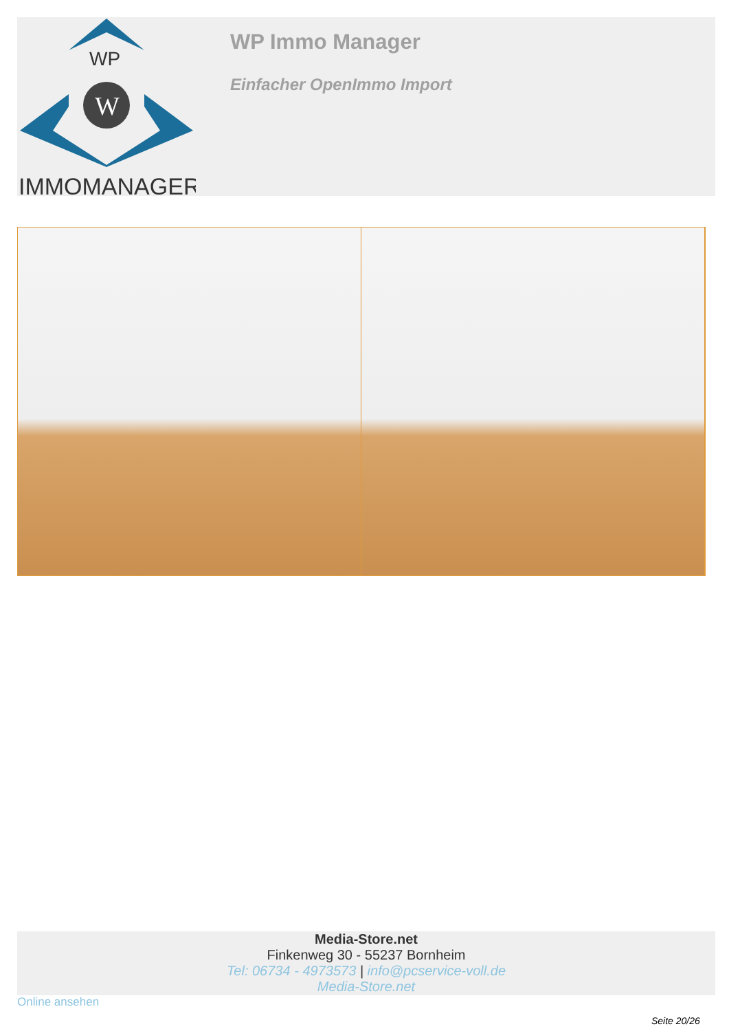WP
W
IMMOMANAGER
WP Immo Manager
Einfacher OpenImmo Import
Media-Store.net
Finkenweg 30 - 55237 Bornheim
Tel: 06734 - 4973573 | info@pcservice-voll.de
Media-Store.net
Online ansehen
Seite 20/26